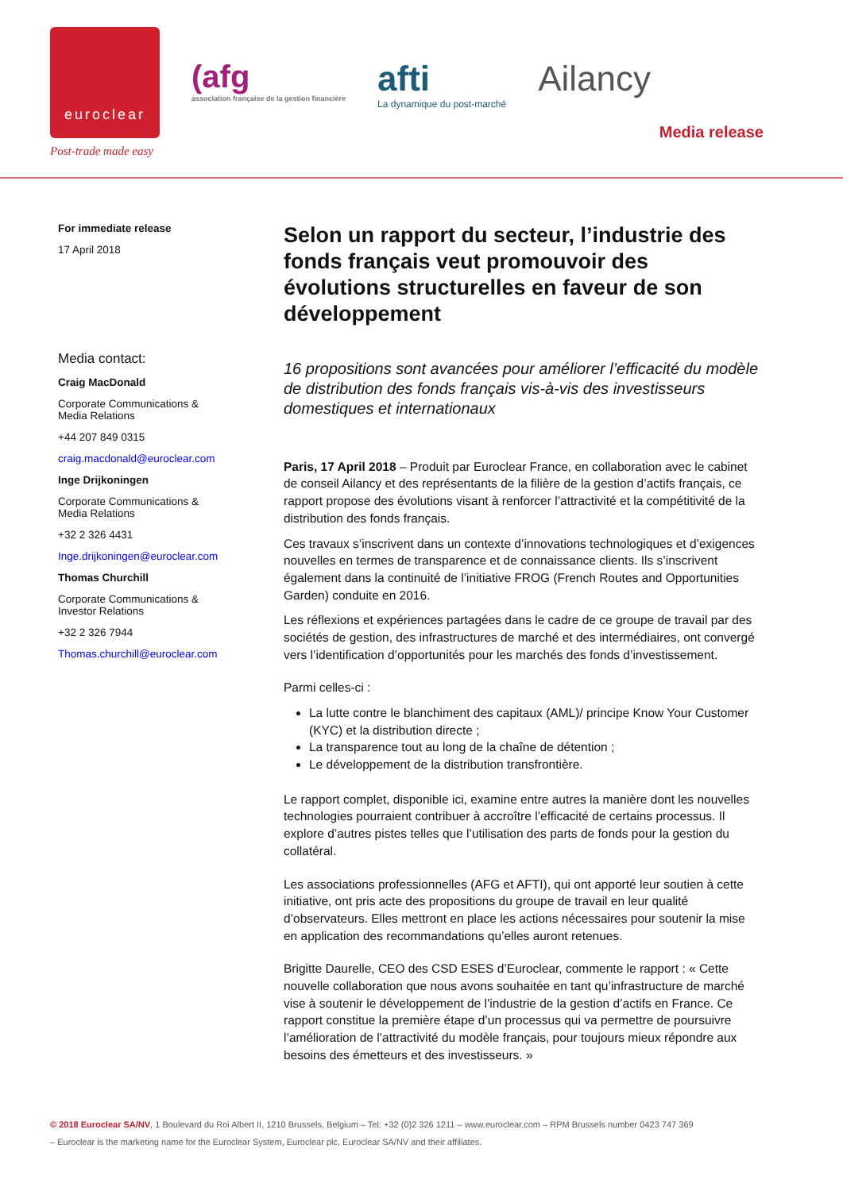euroclear
Post-trade made easy
(afg
association française de la gestion financière
afti
La dynamique du post-marché
Ailancy
Media release
For immediate release
17 April 2018
Media contact:
Craig MacDonald
Corporate Communications &
Media Relations
+44 207 849 0315
craig.macdonald@euroclear.com
Inge Drijkoningen
Corporate Communications &
Media Relations
+32 2 326 4431
Inge.drijkoningen@euroclear.com
Thomas Churchill
Corporate Communications &
Investor Relations
+32 2 326 7944
Thomas.churchill@euroclear.com
Selon un rapport du secteur, l’industrie des fonds français veut promouvoir des évolutions structurelles en faveur de son développement
16 propositions sont avancées pour améliorer l’efficacité du modèle de distribution des fonds français vis-à-vis des investisseurs domestiques et internationaux
Paris, 17 April 2018 – Produit par Euroclear France, en collaboration avec le cabinet de conseil Ailancy et des représentants de la filière de la gestion d’actifs français, ce rapport propose des évolutions visant à renforcer l’attractivité et la compétitivité de la distribution des fonds français.
Ces travaux s’inscrivent dans un contexte d’innovations technologiques et d’exigences nouvelles en termes de transparence et de connaissance clients. Ils s’inscrivent également dans la continuité de l’initiative FROG (French Routes and Opportunities Garden) conduite en 2016.
Les réflexions et expériences partagées dans le cadre de ce groupe de travail par des sociétés de gestion, des infrastructures de marché et des intermédiaires, ont convergé vers l’identification d’opportunités pour les marchés des fonds d’investissement.
Parmi celles-ci :
La lutte contre le blanchiment des capitaux (AML)/ principe Know Your Customer (KYC) et la distribution directe ;
La transparence tout au long de la chaîne de détention ;
Le développement de la distribution transfrontière.
Le rapport complet, disponible ici, examine entre autres la manière dont les nouvelles technologies pourraient contribuer à accroître l’efficacité de certains processus. Il explore d’autres pistes telles que l’utilisation des parts de fonds pour la gestion du collatéral.
Les associations professionnelles (AFG et AFTI), qui ont apporté leur soutien à cette initiative, ont pris acte des propositions du groupe de travail en leur qualité d’observateurs. Elles mettront en place les actions nécessaires pour soutenir la mise en application des recommandations qu’elles auront retenues.
Brigitte Daurelle, CEO des CSD ESES d’Euroclear, commente le rapport : « Cette nouvelle collaboration que nous avons souhaitée en tant qu’infrastructure de marché vise à soutenir le développement de l’industrie de la gestion d’actifs en France. Ce rapport constitue la première étape d’un processus qui va permettre de poursuivre l’amélioration de l’attractivité du modèle français, pour toujours mieux répondre aux besoins des émetteurs et des investisseurs. »
© 2018 Euroclear SA/NV, 1 Boulevard du Roi Albert II, 1210 Brussels, Belgium – Tel: +32 (0)2 326 1211 – www.euroclear.com – RPM Brussels number 0423 747 369
– Euroclear is the marketing name for the Euroclear System, Euroclear plc, Euroclear SA/NV and their affiliates.